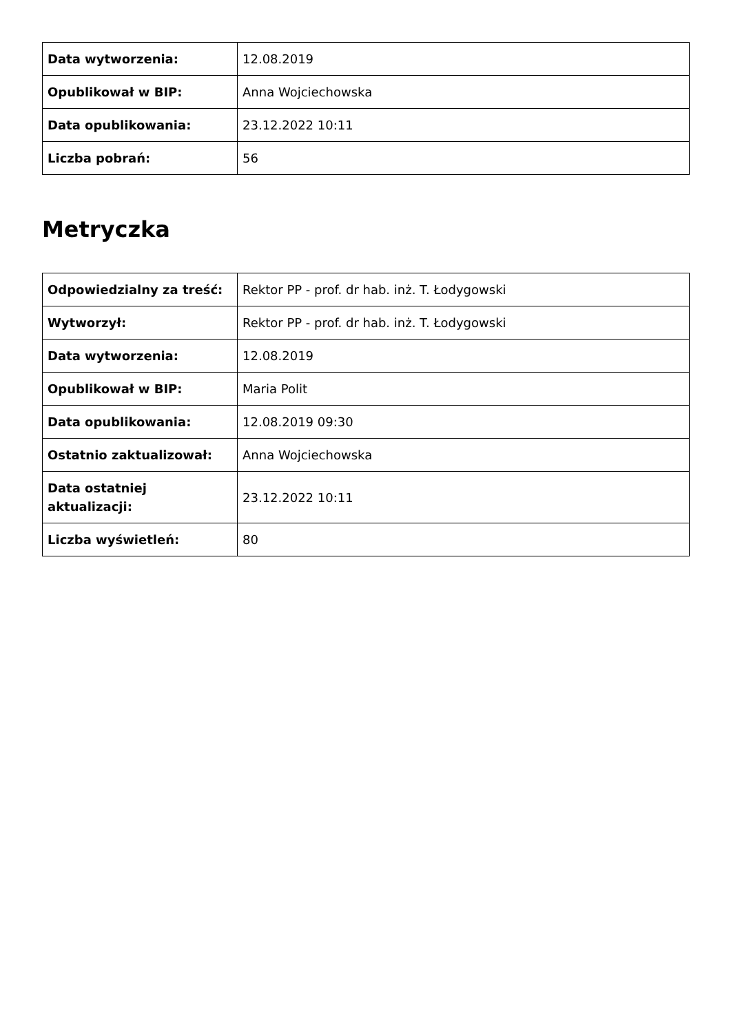| Data wytworzenia: | 12.08.2019 |
| Opublikował w BIP: | Anna Wojciechowska |
| Data opublikowania: | 23.12.2022 10:11 |
| Liczba pobrań: | 56 |
Metryczka
| Odpowiedzialny za treść: | Rektor PP - prof. dr hab. inż. T. Łodygowski |
| Wytworzył: | Rektor PP - prof. dr hab. inż. T. Łodygowski |
| Data wytworzenia: | 12.08.2019 |
| Opublikował w BIP: | Maria Polit |
| Data opublikowania: | 12.08.2019 09:30 |
| Ostatnio zaktualizował: | Anna Wojciechowska |
| Data ostatniej aktualizacji: | 23.12.2022 10:11 |
| Liczba wyświetleń: | 80 |